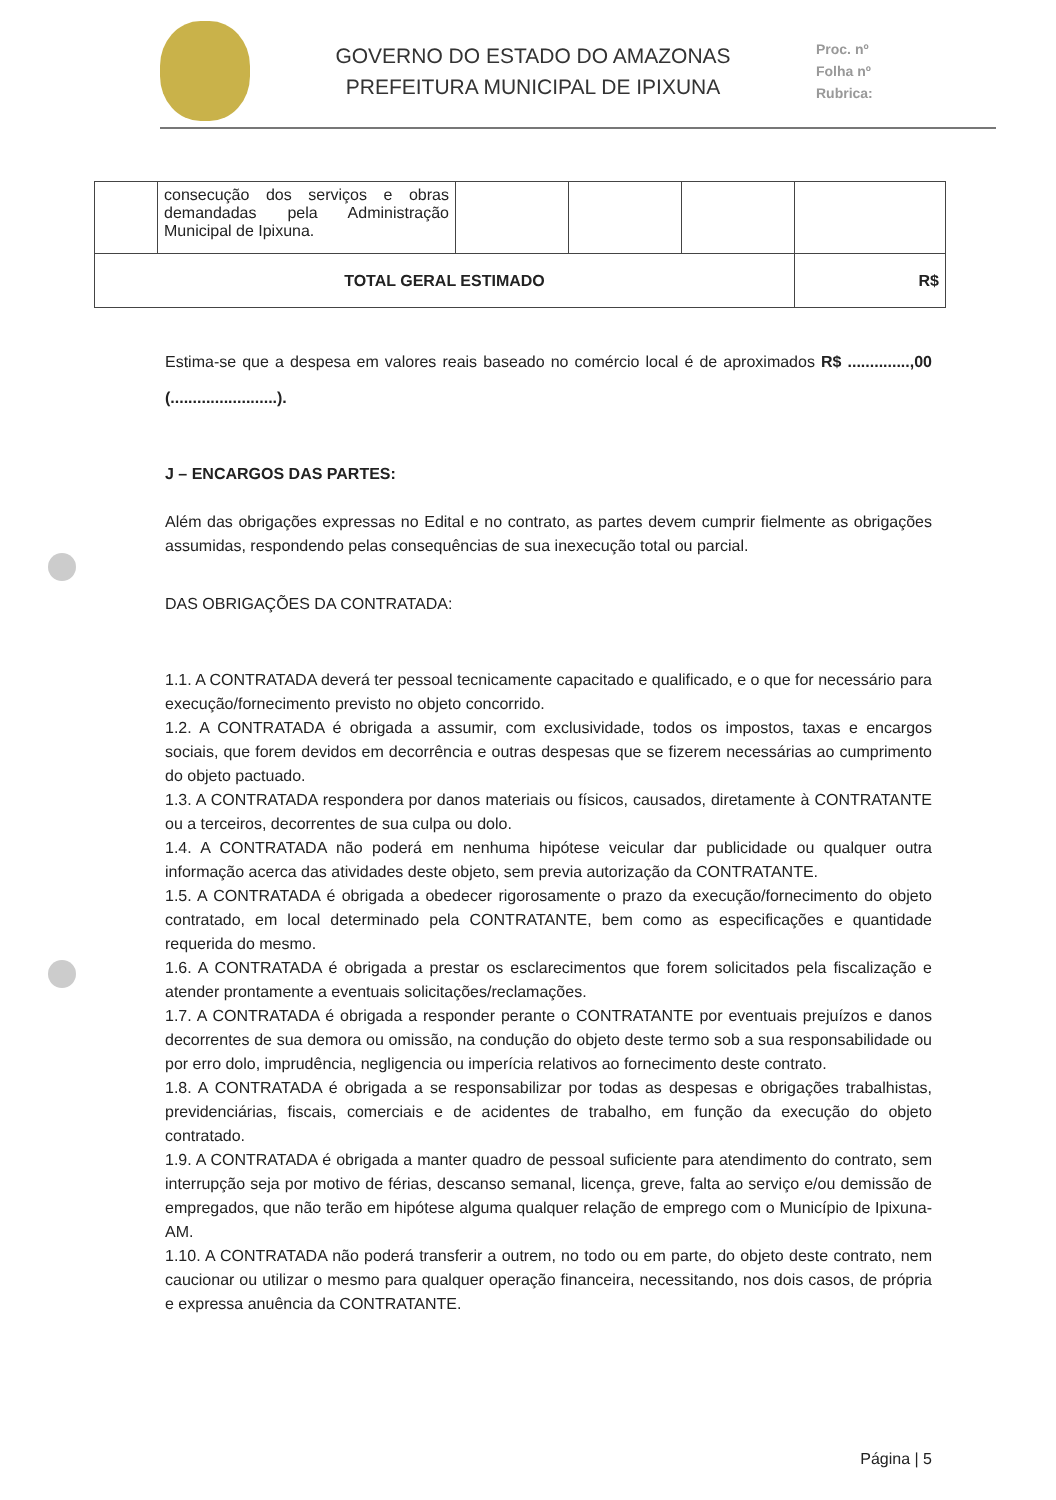GOVERNO DO ESTADO DO AMAZONAS
PREFEITURA MUNICIPAL DE IPIXUNA
Proc. nº
Folha nº
Rubrica:
| | consecução dos serviços e obras demandadas pela Administração Municipal de Ipixuna. | | | | |
| TOTAL GERAL ESTIMADO | | | | | R$ |
Estima-se que a despesa em valores reais baseado no comércio local é de aproximados R$ ..............,00 (........................).
J – ENCARGOS DAS PARTES:
Além das obrigações expressas no Edital e no contrato, as partes devem cumprir fielmente as obrigações assumidas, respondendo pelas consequências de sua inexecução total ou parcial.
DAS OBRIGAÇÕES DA CONTRATADA:
1.1. A CONTRATADA deverá ter pessoal tecnicamente capacitado e qualificado, e o que for necessário para execução/fornecimento previsto no objeto concorrido.
1.2. A CONTRATADA é obrigada a assumir, com exclusividade, todos os impostos, taxas e encargos sociais, que forem devidos em decorrência e outras despesas que se fizerem necessárias ao cumprimento do objeto pactuado.
1.3. A CONTRATADA respondera por danos materiais ou físicos, causados, diretamente à CONTRATANTE ou a terceiros, decorrentes de sua culpa ou dolo.
1.4. A CONTRATADA não poderá em nenhuma hipótese veicular dar publicidade ou qualquer outra informação acerca das atividades deste objeto, sem previa autorização da CONTRATANTE.
1.5. A CONTRATADA é obrigada a obedecer rigorosamente o prazo da execução/fornecimento do objeto contratado, em local determinado pela CONTRATANTE, bem como as especificações e quantidade requerida do mesmo.
1.6. A CONTRATADA é obrigada a prestar os esclarecimentos que forem solicitados pela fiscalização e atender prontamente a eventuais solicitações/reclamações.
1.7. A CONTRATADA é obrigada a responder perante o CONTRATANTE por eventuais prejuízos e danos decorrentes de sua demora ou omissão, na condução do objeto deste termo sob a sua responsabilidade ou por erro dolo, imprudência, negligencia ou imperícia relativos ao fornecimento deste contrato.
1.8. A CONTRATADA é obrigada a se responsabilizar por todas as despesas e obrigações trabalhistas, previdenciárias, fiscais, comerciais e de acidentes de trabalho, em função da execução do objeto contratado.
1.9. A CONTRATADA é obrigada a manter quadro de pessoal suficiente para atendimento do contrato, sem interrupção seja por motivo de férias, descanso semanal, licença, greve, falta ao serviço e/ou demissão de empregados, que não terão em hipótese alguma qualquer relação de emprego com o Município de Ipixuna-AM.
1.10. A CONTRATADA não poderá transferir a outrem, no todo ou em parte, do objeto deste contrato, nem caucionar ou utilizar o mesmo para qualquer operação financeira, necessitando, nos dois casos, de própria e expressa anuência da CONTRATANTE.
Página | 5